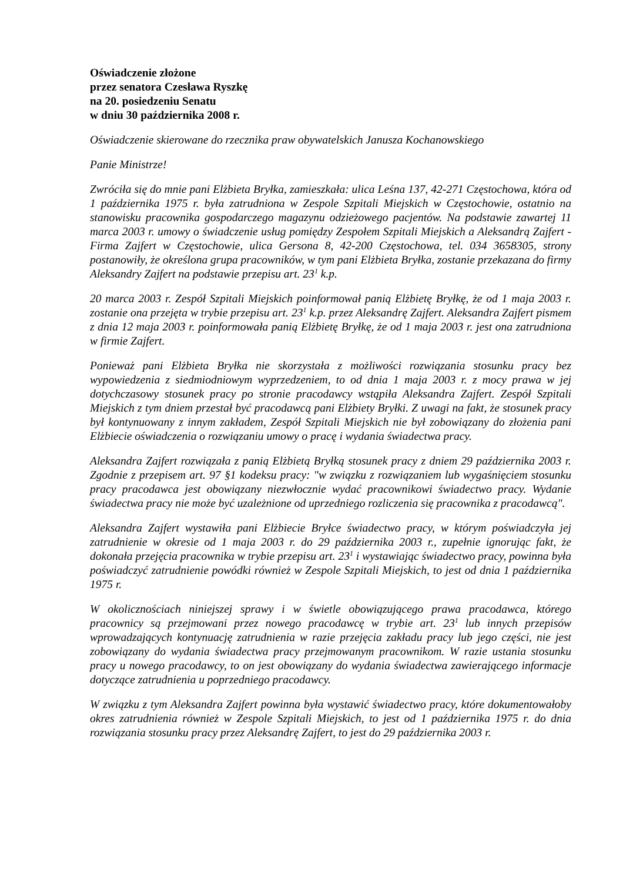Oświadczenie złożone
przez senatora Czesława Ryszkę
na 20. posiedzeniu Senatu
w dniu 30 października 2008 r.
Oświadczenie skierowane do rzecznika praw obywatelskich Janusza Kochanowskiego
Panie Ministrze!
Zwróciła się do mnie pani Elżbieta Bryłka, zamieszkała: ulica Leśna 137, 42-271 Częstochowa, która od 1 października 1975 r. była zatrudniona w Zespole Szpitali Miejskich w Częstochowie, ostatnio na stanowisku pracownika gospodarczego magazynu odzieżowego pacjentów. Na podstawie zawartej 11 marca 2003 r. umowy o świadczenie usług pomiędzy Zespołem Szpitali Miejskich a Aleksandrą Zajfert - Firma Zajfert w Częstochowie, ulica Gersona 8, 42-200 Częstochowa, tel. 034 3658305, strony postanowiły, że określona grupa pracowników, w tym pani Elżbieta Bryłka, zostanie przekazana do firmy Aleksandry Zajfert na podstawie przepisu art. 23<sup>1</sup> k.p.
20 marca 2003 r. Zespół Szpitali Miejskich poinformował panią Elżbietę Bryłkę, że od 1 maja 2003 r. zostanie ona przejęta w trybie przepisu art. 23<sup>1</sup> k.p. przez Aleksandrę Zajfert. Aleksandra Zajfert pismem z dnia 12 maja 2003 r. poinformowała panią Elżbietę Bryłkę, że od 1 maja 2003 r. jest ona zatrudniona w firmie Zajfert.
Ponieważ pani Elżbieta Bryłka nie skorzystała z możliwości rozwiązania stosunku pracy bez wypowiedzenia z siedmiodniowym wyprzedzeniem, to od dnia 1 maja 2003 r. z mocy prawa w jej dotychczasowy stosunek pracy po stronie pracodawcy wstąpiła Aleksandra Zajfert. Zespół Szpitali Miejskich z tym dniem przestał być pracodawcą pani Elżbiety Bryłki. Z uwagi na fakt, że stosunek pracy był kontynuowany z innym zakładem, Zespół Szpitali Miejskich nie był zobowiązany do złożenia pani Elżbiecie oświadczenia o rozwiązaniu umowy o pracę i wydania świadectwa pracy.
Aleksandra Zajfert rozwiązała z panią Elżbietą Bryłką stosunek pracy z dniem 29 października 2003 r. Zgodnie z przepisem art. 97 §1 kodeksu pracy: "w związku z rozwiązaniem lub wygaśnięciem stosunku pracy pracodawca jest obowiązany niezwłocznie wydać pracownikowi świadectwo pracy. Wydanie świadectwa pracy nie może być uzależnione od uprzedniego rozliczenia się pracownika z pracodawcą".
Aleksandra Zajfert wystawiła pani Elżbiecie Bryłce świadectwo pracy, w którym poświadczyła jej zatrudnienie w okresie od 1 maja 2003 r. do 29 października 2003 r., zupełnie ignorując fakt, że dokonała przejęcia pracownika w trybie przepisu art. 23<sup>1</sup> i wystawiając świadectwo pracy, powinna była poświadczyć zatrudnienie powódki również w Zespole Szpitali Miejskich, to jest od dnia 1 października 1975 r.
W okolicznościach niniejszej sprawy i w świetle obowiązującego prawa pracodawca, którego pracownicy są przejmowani przez nowego pracodawcę w trybie art. 23<sup>1</sup> lub innych przepisów wprowadzających kontynuację zatrudnienia w razie przejęcia zakładu pracy lub jego części, nie jest zobowiązany do wydania świadectwa pracy przejmowanym pracownikom. W razie ustania stosunku pracy u nowego pracodawcy, to on jest obowiązany do wydania świadectwa zawierającego informacje dotyczące zatrudnienia u poprzedniego pracodawcy.
W związku z tym Aleksandra Zajfert powinna była wystawić świadectwo pracy, które dokumentowałoby okres zatrudnienia również w Zespole Szpitali Miejskich, to jest od 1 października 1975 r. do dnia rozwiązania stosunku pracy przez Aleksandrę Zajfert, to jest do 29 października 2003 r.